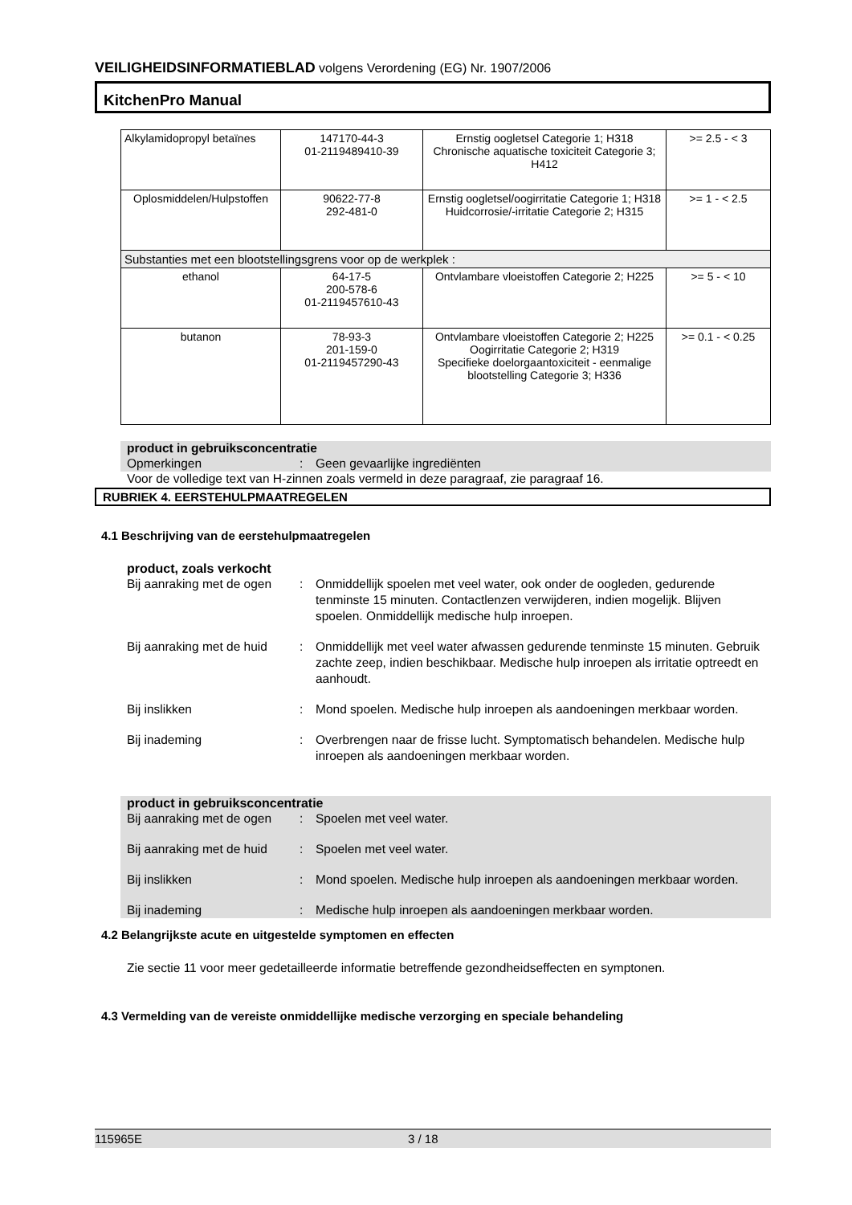VEILIGHEIDSINFORMATIEBLAD volgens Verordening (EG) Nr. 1907/2006
KitchenPro Manual
| Alkylamidopropyl betaïnes | 147170-44-3 01-2119489410-39 | Ernstig oogletsel Categorie 1; H318 Chronische aquatische toxiciteit Categorie 3; H412 | >= 2.5 - < 3 |
| Oplosmiddelen/Hulpstoffen | 90622-77-8 292-481-0 | Ernstig oogletsel/oogirritatie Categorie 1; H318 Huidcorrosie/-irritatie Categorie 2; H315 | >= 1 - < 2.5 |
| Substanties met een blootstellingsgrens voor op de werkplek : | | | |
| ethanol | 64-17-5 200-578-6 01-2119457610-43 | Ontvlambare vloeistoffen Categorie 2; H225 | >= 5 - < 10 |
| butanon | 78-93-3 201-159-0 01-2119457290-43 | Ontvlambare vloeistoffen Categorie 2; H225 Oogirritatie Categorie 2; H319 Specifieke doelorgaantoxiciteit - eenmalige blootstelling Categorie 3; H336 | >= 0.1 - < 0.25 |
product in gebruiksconcentratie
Opmerkingen : Geen gevaarlijke ingrediënten
Voor de volledige text van H-zinnen zoals vermeld in deze paragraaf, zie paragraaf 16.
RUBRIEK 4. EERSTEHULPMAATREGELEN
4.1 Beschrijving van de eerstehulpmaatregelen
product, zoals verkocht
Bij aanraking met de ogen : Onmiddellijk spoelen met veel water, ook onder de oogleden, gedurende tenminste 15 minuten. Contactlenzen verwijderen, indien mogelijk. Blijven spoelen. Onmiddellijk medische hulp inroepen.
Bij aanraking met de huid : Onmiddellijk met veel water afwassen gedurende tenminste 15 minuten. Gebruik zachte zeep, indien beschikbaar. Medische hulp inroepen als irritatie optreedt en aanhoudt.
Bij inslikken : Mond spoelen. Medische hulp inroepen als aandoeningen merkbaar worden.
Bij inademing : Overbrengen naar de frisse lucht. Symptomatisch behandelen. Medische hulp inroepen als aandoeningen merkbaar worden.
product in gebruiksconcentratie
Bij aanraking met de ogen
: Spoelen met veel water.
Bij aanraking met de huid
: Spoelen met veel water.
Bij inslikken : Mond spoelen. Medische hulp inroepen als aandoeningen merkbaar worden.
Bij inademing : Medische hulp inroepen als aandoeningen merkbaar worden.
4.2 Belangrijkste acute en uitgestelde symptomen en effecten
Zie sectie 11 voor meer gedetailleerde informatie betreffende gezondheidseffecten en symptonen.
4.3 Vermelding van de vereiste onmiddellijke medische verzorging en speciale behandeling
115965E 3 / 18